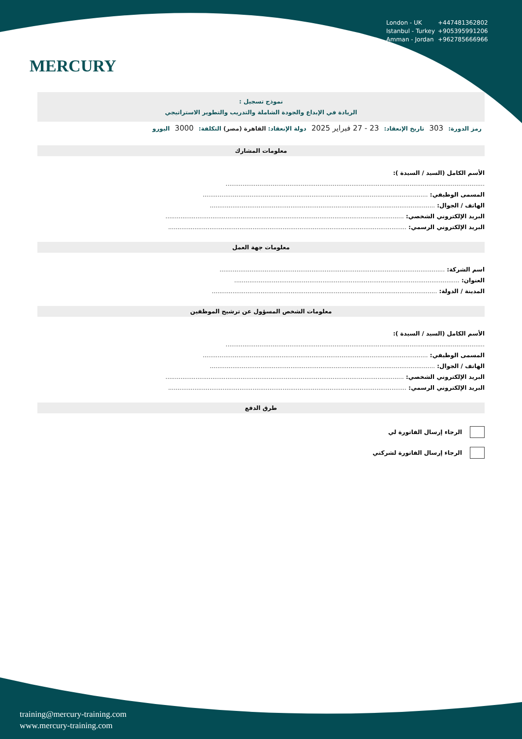MERCURY
London - UK +447481362802
Istanbul - Turkey +905395991206
Amman - Jordan +962785666966
نموذج تسجيل :
الريادة في الإبداع والجودة الشاملة والتدريب والتطوير الاستراتيجي
رمز الدورة: 303 تاريخ الإنعقاد: 23 - 27 فبراير 2025 دولة الإنعقاد: القاهرة (مصر) التكلفة: 3000 اليورو
معلومات المشارك
الأسم الكامل (السيد / السيدة ):
..........................................................................................................................................
المسمى الوظيفي: ........................................................................................................................
الهاتف / الجوال: ........................................................................................................................
البريد الإلكتروني الشخصي: ...............................................................................................................................
البريد الإلكتروني الرسمي: ...............................................................................................................................
معلومات جهة العمل
اسم الشركة: ........................................................................................................................
العنوان: ........................................................................................................................
المدينة / الدولة: ........................................................................................................................
معلومات الشخص المسؤول عن ترشيح الموظفين
الأسم الكامل (السيد / السيدة ):
..........................................................................................................................................
المسمى الوظيفي: ........................................................................................................................
الهاتف / الجوال: ........................................................................................................................
البريد الإلكتروني الشخصي: ...............................................................................................................................
البريد الإلكتروني الرسمي: ...............................................................................................................................
طرق الدفع
الرجاء إرسال الفاتورة لي
الرجاء إرسال الفاتورة لشركتي
training@mercury-training.com
www.mercury-training.com